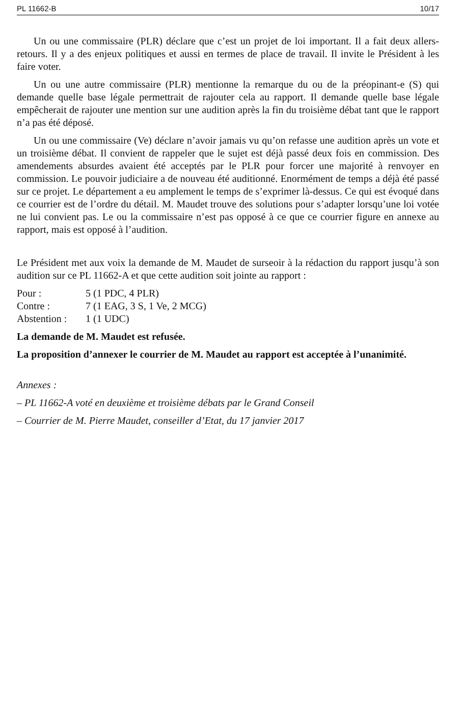PL 11662-B 10/17
Un ou une commissaire (PLR) déclare que c’est un projet de loi important. Il a fait deux allers-retours. Il y a des enjeux politiques et aussi en termes de place de travail. Il invite le Président à les faire voter.
Un ou une autre commissaire (PLR) mentionne la remarque du ou de la préopinant-e (S) qui demande quelle base légale permettrait de rajouter cela au rapport. Il demande quelle base légale empêcherait de rajouter une mention sur une audition après la fin du troisième débat tant que le rapport n’a pas été déposé.
Un ou une commissaire (Ve) déclare n’avoir jamais vu qu’on refasse une audition après un vote et un troisième débat. Il convient de rappeler que le sujet est déjà passé deux fois en commission. Des amendements absurdes avaient été acceptés par le PLR pour forcer une majorité à renvoyer en commission. Le pouvoir judiciaire a de nouveau été auditionné. Enormément de temps a déjà été passé sur ce projet. Le département a eu amplement le temps de s’exprimer là-dessus. Ce qui est évoqué dans ce courrier est de l’ordre du détail. M. Maudet trouve des solutions pour s’adapter lorsqu’une loi votée ne lui convient pas. Le ou la commissaire n’est pas opposé à ce que ce courrier figure en annexe au rapport, mais est opposé à l’audition.
Le Président met aux voix la demande de M. Maudet de surseoir à la rédaction du rapport jusqu’à son audition sur ce PL 11662-A et que cette audition soit jointe au rapport :
Pour : 5 (1 PDC, 4 PLR)
Contre : 7 (1 EAG, 3 S, 1 Ve, 2 MCG)
Abstention : 1 (1 UDC)
La demande de M. Maudet est refusée.
La proposition d’annexer le courrier de M. Maudet au rapport est acceptée à l’unanimité.
Annexes :
– PL 11662-A voté en deuxième et troisième débats par le Grand Conseil
– Courrier de M. Pierre Maudet, conseiller d’Etat, du 17 janvier 2017